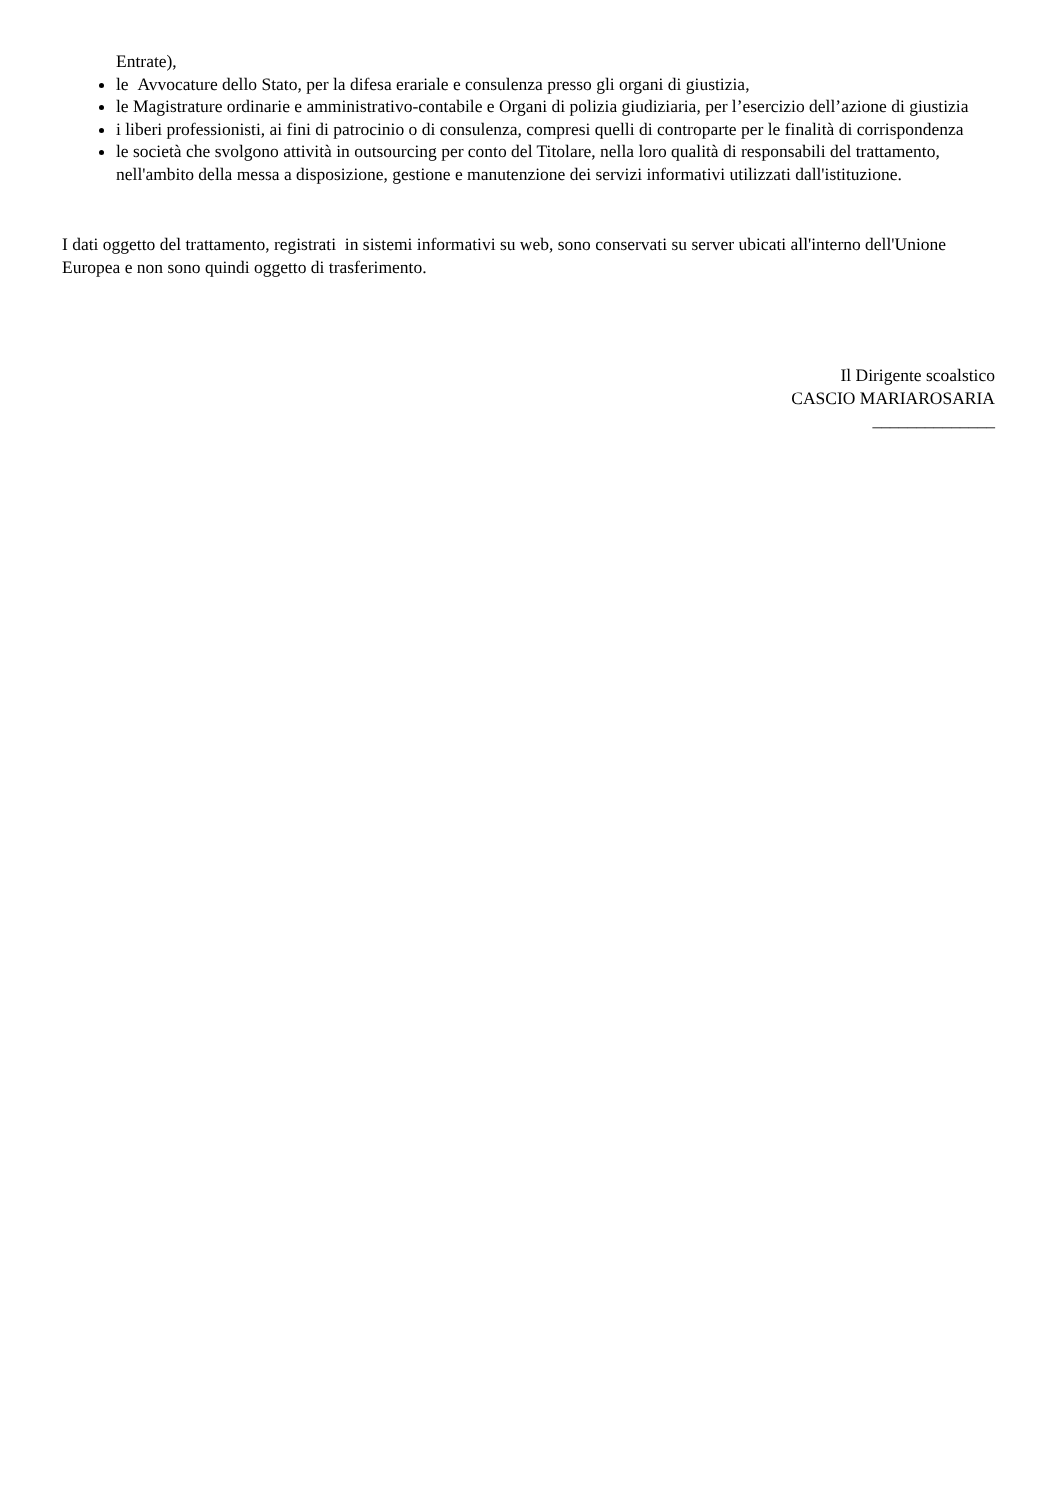Entrate),
le Avvocature dello Stato, per la difesa erariale e consulenza presso gli organi di giustizia,
le Magistrature ordinarie e amministrativo-contabile e Organi di polizia giudiziaria, per l’esercizio dell’azione di giustizia
i liberi professionisti, ai fini di patrocinio o di consulenza, compresi quelli di controparte per le finalità di corrispondenza
le società che svolgono attività in outsourcing per conto del Titolare, nella loro qualità di responsabili del trattamento, nell'ambito della messa a disposizione, gestione e manutenzione dei servizi informativi utilizzati dall'istituzione.
I dati oggetto del trattamento, registrati in sistemi informativi su web, sono conservati su server ubicati all'interno dell'Unione Europea e non sono quindi oggetto di trasferimento.
Il Dirigente scoalstico
CASCIO MARIAROSARIA
______________